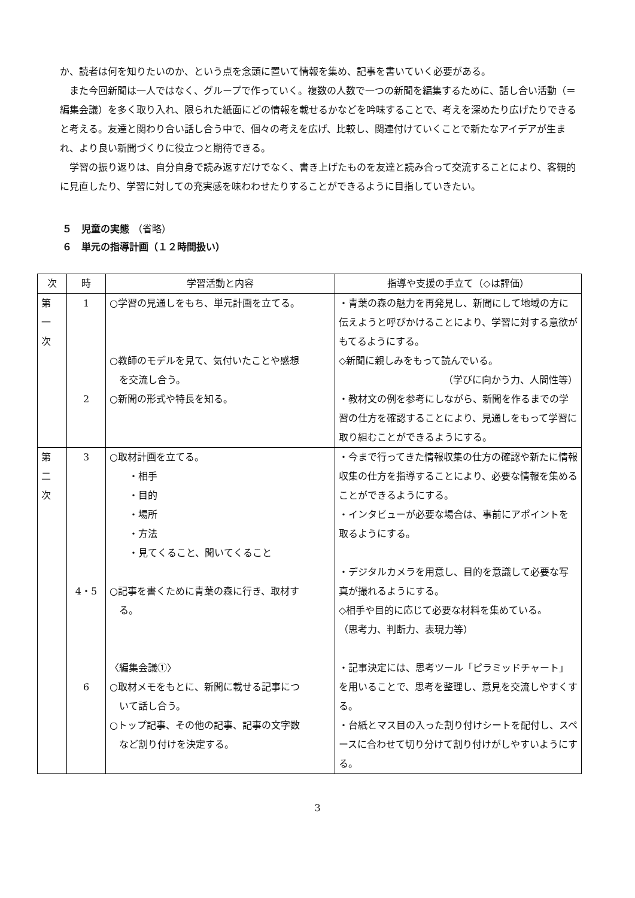か、読者は何を知りたいのか、という点を念頭に置いて情報を集め、記事を書いていく必要がある。
　また今回新聞は一人ではなく、グループで作っていく。複数の人数で一つの新聞を編集するために、話し合い活動（＝編集会議）を多く取り入れ、限られた紙面にどの情報を載せるかなどを吟味することで、考えを深めたり広げたりできると考える。友達と関わり合い話し合う中で、個々の考えを広げ、比較し、関連付けていくことで新たなアイデアが生まれ、より良い新聞づくりに役立つと期待できる。
　学習の振り返りは、自分自身で読み返すだけでなく、書き上げたものを友達と読み合って交流することにより、客観的に見直したり、学習に対しての充実感を味わわせたりすることができるように目指していきたい。
５　児童の実態 （省略）
６　単元の指導計画（１２時間扱い）
| 次 | 時 | 学習活動と内容 | 指導や支援の手立て（◇は評価） |
| --- | --- | --- | --- |
| 第 一 次 | 1 2 | ○学習の見通しをもち、単元計画を立てる。 ○教師のモデルを見て、気付いたことや感想 を交流し合う。 ○新聞の形式や特長を知る。 | ・青葉の森の魅力を再発見し、新聞にして地域の方に伝えようと呼びかけることにより、学習に対する意欲がもてるようにする。 ◇新聞に親しみをもって読んでいる。 （学びに向かう力、人間性等） ・教材文の例を参考にしながら、新聞を作るまでの学習の仕方を確認することにより、見通しをもって学習に取り組むことができるようにする。 |
| 第 二 次 | 3 4・5 6 | ○取材計画を立てる。 ・相手 ・目的 ・場所 ・方法 ・見てくること、聞いてくること ○記事を書くために青葉の森に行き、取材す る。 〈編集会議①〉 ○取材メモをもとに、新聞に載せる記事につ いて話し合う。 ○トップ記事、その他の記事、記事の文字数 など割り付けを決定する。 | ・今まで行ってきた情報収集の仕方の確認や新たに情報収集の仕方を指導することにより、必要な情報を集めることができるようにする。 ・インタビューが必要な場合は、事前にアポイントを取るようにする。 ・デジタルカメラを用意し、目的を意識して必要な写真が撮れるようにする。 ◇相手や目的に応じて必要な材料を集めている。 （思考力、判断力、表現力等） ・記事決定には、思考ツール「ピラミッドチャート」を用いることで、思考を整理し、意見を交流しやすくする。 ・台紙とマス目の入った割り付けシートを配付し、スペースに合わせて切り分けて割り付けがしやすいようにする。 |
3